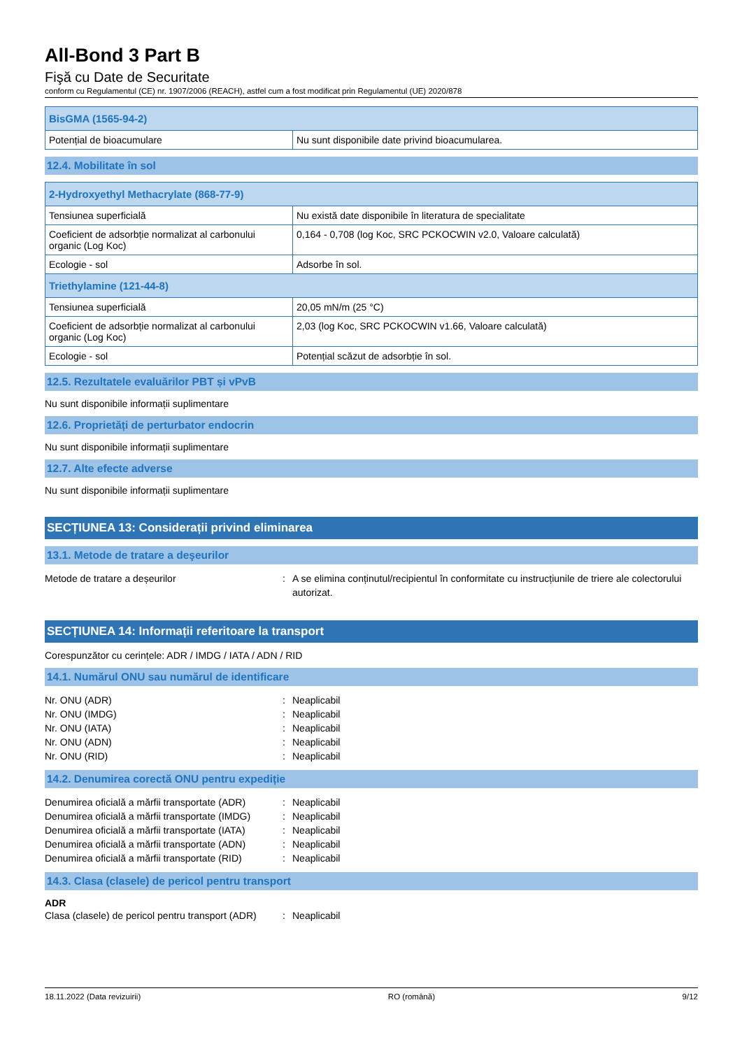All-Bond 3 Part B
Fişă cu Date de Securitate
conform cu Regulamentul (CE) nr. 1907/2006 (REACH), astfel cum a fost modificat prin Regulamentul (UE) 2020/878
| BisGMA (1565-94-2) | |
| Potențial de bioacumulare | Nu sunt disponibile date privind bioacumularea. |
12.4. Mobilitate în sol
| 2-Hydroxyethyl Methacrylate (868-77-9) | |
| Tensiunea superficială | Nu există date disponibile în literatura de specialitate |
| Coeficient de adsorbție normalizat al carbonului organic (Log Koc) | 0,164 - 0,708 (log Koc, SRC PCKOCWIN v2.0, Valoare calculată) |
| Ecologie - sol | Adsorbe în sol. |
| Triethylamine (121-44-8) | |
| Tensiunea superficială | 20,05 mN/m (25 °C) |
| Coeficient de adsorbție normalizat al carbonului organic (Log Koc) | 2,03 (log Koc, SRC PCKOCWIN v1.66, Valoare calculată) |
| Ecologie - sol | Potențial scăzut de adsorbție în sol. |
12.5. Rezultatele evaluărilor PBT și vPvB
Nu sunt disponibile informații suplimentare
12.6. Proprietăți de perturbator endocrin
Nu sunt disponibile informații suplimentare
12.7. Alte efecte adverse
Nu sunt disponibile informații suplimentare
SECȚIUNEA 13: Considerații privind eliminarea
13.1. Metode de tratare a deşeurilor
Metode de tratare a deșeurilor: A se elimina conținutul/recipientul în conformitate cu instrucțiunile de triere ale colectorului autorizat.
SECȚIUNEA 14: Informații referitoare la transport
Corespunzător cu cerințele: ADR / IMDG / IATA / ADN / RID
14.1. Numărul ONU sau numărul de identificare
Nr. ONU (ADR): Neaplicabil
Nr. ONU (IMDG): Neaplicabil
Nr. ONU (IATA): Neaplicabil
Nr. ONU (ADN): Neaplicabil
Nr. ONU (RID): Neaplicabil
14.2. Denumirea corectă ONU pentru expediție
Denumirea oficială a mărfii transportate (ADR): Neaplicabil
Denumirea oficială a mărfii transportate (IMDG): Neaplicabil
Denumirea oficială a mărfii transportate (IATA): Neaplicabil
Denumirea oficială a mărfii transportate (ADN): Neaplicabil
Denumirea oficială a mărfii transportate (RID): Neaplicabil
14.3. Clasa (clasele) de pericol pentru transport
ADR
Clasa (clasele) de pericol pentru transport (ADR): Neaplicabil
18.11.2022 (Data revizuirii) RO (română) 9/12